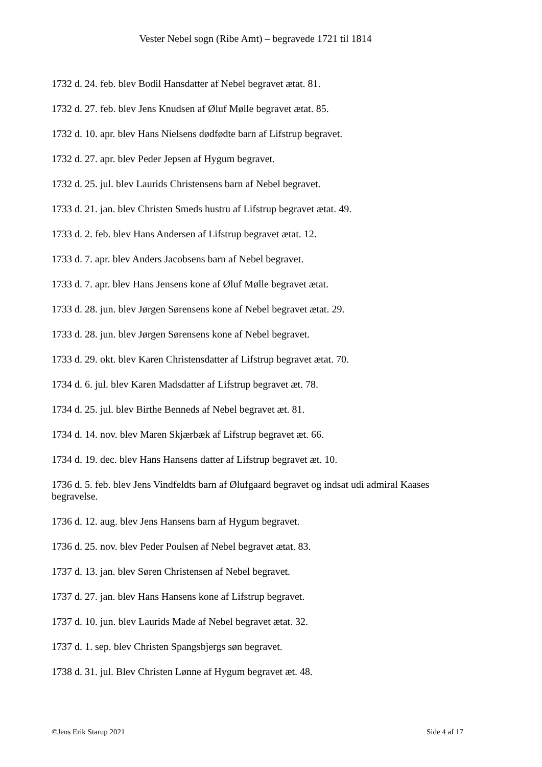Vester Nebel sogn (Ribe Amt) – begravede 1721 til 1814
1732 d. 24. feb. blev Bodil Hansdatter af Nebel begravet ætat. 81.
1732 d. 27. feb. blev Jens Knudsen af Øluf Mølle begravet ætat. 85.
1732 d. 10. apr. blev Hans Nielsens dødfødte barn af Lifstrup begravet.
1732 d. 27. apr. blev Peder Jepsen af Hygum begravet.
1732 d. 25. jul. blev Laurids Christensens barn af Nebel begravet.
1733 d. 21. jan. blev Christen Smeds hustru af Lifstrup begravet ætat. 49.
1733 d. 2. feb. blev Hans Andersen af Lifstrup begravet ætat. 12.
1733 d. 7. apr. blev Anders Jacobsens barn af Nebel begravet.
1733 d. 7. apr. blev Hans Jensens kone af Øluf Mølle begravet ætat.
1733 d. 28. jun. blev Jørgen Sørensens kone af Nebel begravet ætat. 29.
1733 d. 28. jun. blev Jørgen Sørensens kone af Nebel begravet.
1733 d. 29. okt. blev Karen Christensdatter af Lifstrup begravet ætat. 70.
1734 d. 6. jul. blev Karen Madsdatter af Lifstrup begravet æt. 78.
1734 d. 25. jul. blev Birthe Benneds af Nebel begravet æt. 81.
1734 d. 14. nov. blev Maren Skjærbæk af Lifstrup begravet æt. 66.
1734 d. 19. dec. blev Hans Hansens datter af Lifstrup begravet æt. 10.
1736 d. 5. feb. blev Jens Vindfeldts barn af Ølufgaard begravet og indsat udi admiral Kaases begravelse.
1736 d. 12. aug. blev Jens Hansens barn af Hygum begravet.
1736 d. 25. nov. blev Peder Poulsen af Nebel begravet ætat. 83.
1737 d. 13. jan. blev Søren Christensen af Nebel begravet.
1737 d. 27. jan. blev Hans Hansens kone af Lifstrup begravet.
1737 d. 10. jun. blev Laurids Made af Nebel begravet ætat. 32.
1737 d. 1. sep. blev Christen Spangsbjergs søn begravet.
1738 d. 31. jul. Blev Christen Lønne af Hygum begravet æt. 48.
©Jens Erik Starup 2021 Side 4 af 17